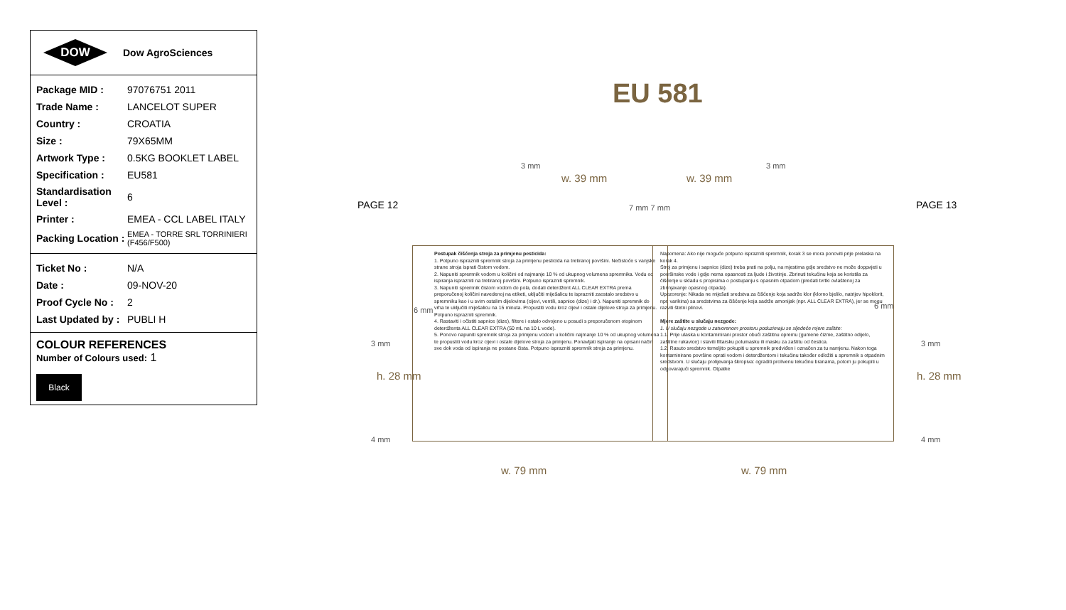DOW
Dow AgroSciences
| Package MID : | 97076751 2011 |
| Trade Name : | LANCELOT SUPER |
| Country : | CROATIA |
| Size : | 79X65MM |
| Artwork Type : | 0.5KG BOOKLET LABEL |
| Specification : | EU581 |
| Standardisation Level : | 6 |
| Printer : | EMEA - CCL LABEL ITALY |
| Packing Location : | EMEA - TORRE SRL TORRINIERI (F456/F500) |
| Ticket No : | N/A |
| Date : | 09-NOV-20 |
| Proof Cycle No : | 2 |
| Last Updated by : | PUBLI H |
COLOUR REFERENCES
Number of Colours used: 1
Black
EU 581
PAGE 12 PAGE 13
3 mm 3 mm
w. 39 mm w. 39 mm
7 mm 7 mm
6 mm 6 mm
3 mm 3 mm
h. 28 mm h. 28 mm
4 mm 4 mm
Postupak čišćenja stroja za primjenu pesticida:
1. Potpuno isprazniti spremnik stroja za primjenu pesticida na tretiranoj površini. Nečistoće s vanjske strane stroja isprati čistom vodom.
2. Napuniti spremnik vodom u količini od najmanje 10 % od ukupnog volumena spremnika. Vodu od ispiranja isprazniti na tretiranoj površini. Potpuno isprazniti spremnik.
3. Napuniti spremnik čistom vodom do pola, dodati deterdžent ALL CLEAR EXTRA prema preporučenoj količini navedenoj na etiketi, uključiti miješalicu te isprazniti zaostalo sredstvo u spremniku kao i u svim ostalim dijelovima (cijevi, ventili, sapnice (dize) i dr.). Napuniti spremnik do vrha te uključiti miješalicu na 15 minuta. Propustiti vodu kroz cijevi i ostale dijelove stroja za primjenu. Potpuno isprazniti spremnik.
4. Rastaviti i očistiti sapnice (dize), filtere i ostalo odvojeno u posudi s preporučenom otopinom deterdženta ALL CLEAR EXTRA (50 mL na 10 L vode).
5. Ponovo napuniti spremnik stroja za primjenu vodom u količini najmanje 10 % od ukupnog volumena te propustiti vodu kroz cijevi i ostale dijelove stroja za primjenu. Ponavljati ispiranje na opisani način sve dok voda od ispiranja ne postane čista. Potpuno isprazniti spremnik stroja za primjenu.
Napomena: Ako nije moguće potpuno isprazniti spremnik, korak 3 se mora ponoviti prije prelaska na korak 4.
Stroj za primjenu i sapnice (dize) treba prati na polju, na mjestima gdje sredstvo ne može dopријeti u površinske vode i gdje nema opasnosti za ljude i životinje. Zbrinuti tekućinu koja se koristila za čišćenje u skladu s propisima o postupanju s opasnim otpadom (predati tvrtki ovlaštenoj za zbrinjavanje opasnog otpada).
Upozorenje: Nikada ne miješati sredstva za čišćenje koja sadrže klor (klorno bjelilo, natrijev hipoklorit, npr. varikina) sa sredstvima za čišćenje koja sadrže amonijak (npr. ALL CLEAR EXTRA), jer se mogu razviti štetni plinovi.
Mjere zaštite u slučaju nezgode:
1. U slučaju nezgode u zatvorenom prostoru poduzimaju se sljedeće mjere zaštite:
1.1. Prije ulaska u kontaminirani prostor obući zaštitnu opremu (gumene čizme, zaštitno odijelo, zaštitne rukavice) i staviti filtarsku polumasku ili masku za zaštitu od čestica.
1.2. Rasuto sredstvo temeljito pokupiti u spremnik predviđen i označen za tu namjenu. Nakon toga kontaminirane površine oprati vodom i deterdžentom i tekućinu također odložiti u spremnik s otpadnim sredstvom. U slučaju prolijevanja škropiva: ograditi prolivenu tekućinu branama, potom ju pokupiti u odgovarajući spremnik. Otpatke
w. 79 mm w. 79 mm